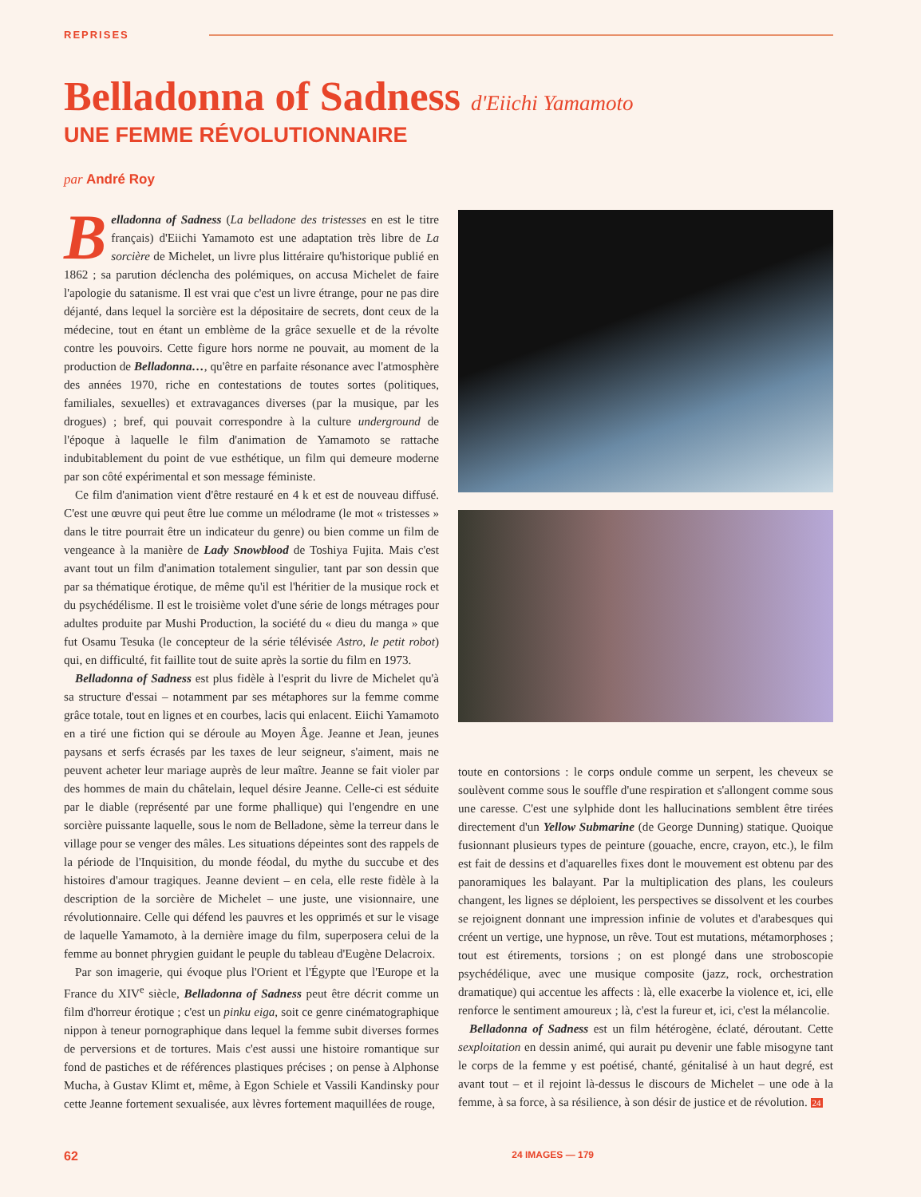REPRISES
Belladonna of Sadness d'Eiichi Yamamoto
UNE FEMME RÉVOLUTIONNAIRE
par André Roy
Belladonna of Sadness (La belladone des tristesses en est le titre français) d'Eiichi Yamamoto est une adaptation très libre de La sorcière de Michelet, un livre plus littéraire qu'historique publié en 1862 ; sa parution déclencha des polémiques, on accusa Michelet de faire l'apologie du satanisme. Il est vrai que c'est un livre étrange, pour ne pas dire déjanté, dans lequel la sorcière est la dépositaire de secrets, dont ceux de la médecine, tout en étant un emblème de la grâce sexuelle et de la révolte contre les pouvoirs. Cette figure hors norme ne pouvait, au moment de la production de Belladonna…, qu'être en parfaite résonance avec l'atmosphère des années 1970, riche en contestations de toutes sortes (politiques, familiales, sexuelles) et extravagances diverses (par la musique, par les drogues) ; bref, qui pouvait correspondre à la culture underground de l'époque à laquelle le film d'animation de Yamamoto se rattache indubitablement du point de vue esthétique, un film qui demeure moderne par son côté expérimental et son message féministe.
Ce film d'animation vient d'être restauré en 4 k et est de nouveau diffusé. C'est une œuvre qui peut être lue comme un mélodrame (le mot « tristesses » dans le titre pourrait être un indicateur du genre) ou bien comme un film de vengeance à la manière de Lady Snowblood de Toshiya Fujita. Mais c'est avant tout un film d'animation totalement singulier, tant par son dessin que par sa thématique érotique, de même qu'il est l'héritier de la musique rock et du psychédélisme. Il est le troisième volet d'une série de longs métrages pour adultes produite par Mushi Production, la société du « dieu du manga » que fut Osamu Tesuka (le concepteur de la série télévisée Astro, le petit robot) qui, en difficulté, fit faillite tout de suite après la sortie du film en 1973.
Belladonna of Sadness est plus fidèle à l'esprit du livre de Michelet qu'à sa structure d'essai – notamment par ses métaphores sur la femme comme grâce totale, tout en lignes et en courbes, lacis qui enlacent. Eiichi Yamamoto en a tiré une fiction qui se déroule au Moyen Âge. Jeanne et Jean, jeunes paysans et serfs écrasés par les taxes de leur seigneur, s'aiment, mais ne peuvent acheter leur mariage auprès de leur maître. Jeanne se fait violer par des hommes de main du châtelain, lequel désire Jeanne. Celle-ci est séduite par le diable (représenté par une forme phallique) qui l'engendre en une sorcière puissante laquelle, sous le nom de Belladone, sème la terreur dans le village pour se venger des mâles. Les situations dépeintes sont des rappels de la période de l'Inquisition, du monde féodal, du mythe du succube et des histoires d'amour tragiques. Jeanne devient – en cela, elle reste fidèle à la description de la sorcière de Michelet – une juste, une visionnaire, une révolutionnaire. Celle qui défend les pauvres et les opprimés et sur le visage de laquelle Yamamoto, à la dernière image du film, superposera celui de la femme au bonnet phrygien guidant le peuple du tableau d'Eugène Delacroix.
Par son imagerie, qui évoque plus l'Orient et l'Égypte que l'Europe et la France du XIV<sup>e</sup> siècle, Belladonna of Sadness peut être décrit comme un film d'horreur érotique ; c'est un pinku eiga, soit ce genre cinématographique nippon à teneur pornographique dans lequel la femme subit diverses formes de perversions et de tortures. Mais c'est aussi une histoire romantique sur fond de pastiches et de références plastiques précises ; on pense à Alphonse Mucha, à Gustav Klimt et, même, à Egon Schiele et Vassili Kandinsky pour cette Jeanne fortement sexualisée, aux lèvres fortement maquillées de rouge,
toute en contorsions : le corps ondule comme un serpent, les cheveux se soulèvent comme sous le souffle d'une respiration et s'allongent comme sous une caresse. C'est une sylphide dont les hallucinations semblent être tirées directement d'un Yellow Submarine (de George Dunning) statique. Quoique fusionnant plusieurs types de peinture (gouache, encre, crayon, etc.), le film est fait de dessins et d'aquarelles fixes dont le mouvement est obtenu par des panoramiques les balayant. Par la multiplication des plans, les couleurs changent, les lignes se déploient, les perspectives se dissolvent et les courbes se rejoignent donnant une impression infinie de volutes et d'arabesques qui créent un vertige, une hypnose, un rêve. Tout est mutations, métamorphoses ; tout est étirements, torsions ; on est plongé dans une stroboscopie psychédélique, avec une musique composite (jazz, rock, orchestration dramatique) qui accentue les affects : là, elle exacerbe la violence et, ici, elle renforce le sentiment amoureux ; là, c'est la fureur et, ici, c'est la mélancolie.
Belladonna of Sadness est un film hétérogène, éclaté, déroutant. Cette sexploitation en dessin animé, qui aurait pu devenir une fable misogyne tant le corps de la femme y est poétisé, chanté, génitalisé à un haut degré, est avant tout – et il rejoint là-dessus le discours de Michelet – une ode à la femme, à sa force, à sa résilience, à son désir de justice et de révolution. 24
62 24 IMAGES — 179